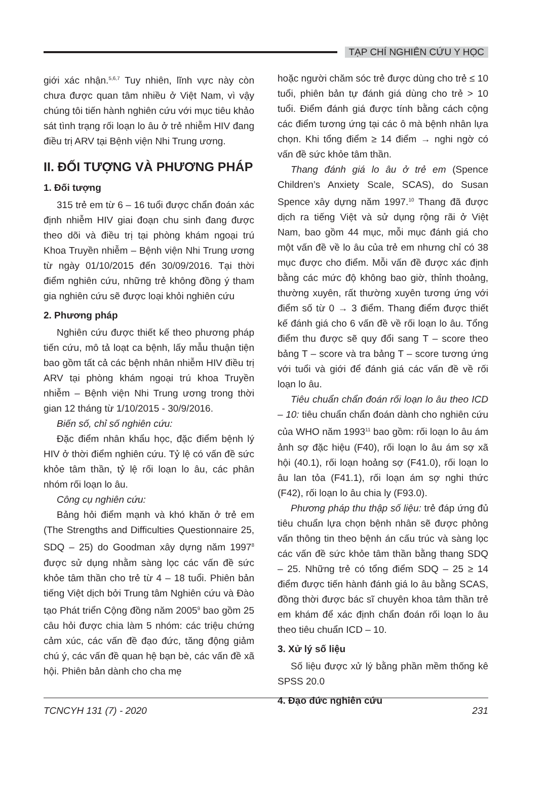TẠP CHÍ NGHIÊN CỨU Y HỌC
giới xác nhận.<sup>5,6,7</sup> Tuy nhiên, lĩnh vực này còn chưa được quan tâm nhiều ở Việt Nam, vì vậy chúng tôi tiến hành nghiên cứu với mục tiêu khảo sát tình trạng rối loạn lo âu ở trẻ nhiễm HIV đang điều trị ARV tại Bệnh viện Nhi Trung ương.
II. ĐỐI TƯỢNG VÀ PHƯƠNG PHÁP
1. Đối tượng
315 trẻ em từ 6 – 16 tuổi được chẩn đoán xác định nhiễm HIV giai đoạn chu sinh đang được theo dõi và điều trị tại phòng khám ngoại trú Khoa Truyền nhiễm – Bệnh viện Nhi Trung ương từ ngày 01/10/2015 đến 30/09/2016. Tại thời điểm nghiên cứu, những trẻ không đồng ý tham gia nghiên cứu sẽ được loại khỏi nghiên cứu
2. Phương pháp
Nghiên cứu được thiết kế theo phương pháp tiến cứu, mô tả loạt ca bệnh, lấy mẫu thuận tiện bao gồm tất cả các bệnh nhân nhiễm HIV điều trị ARV tại phòng khám ngoại trú khoa Truyền nhiễm – Bệnh viện Nhi Trung ương trong thời gian 12 tháng từ 1/10/2015 - 30/9/2016.
Biến số, chỉ số nghiên cứu:
Đặc điểm nhân khẩu học, đặc điểm bệnh lý HIV ở thời điểm nghiên cứu. Tỷ lệ có vấn đề sức khỏe tâm thần, tỷ lệ rối loạn lo âu, các phân nhóm rối loạn lo âu.
Công cụ nghiên cứu:
Bảng hỏi điểm mạnh và khó khăn ở trẻ em (The Strengths and Difficulties Questionnaire 25, SDQ – 25) do Goodman xây dựng năm 1997<sup>8</sup> được sử dụng nhằm sàng lọc các vấn đề sức khỏe tâm thần cho trẻ từ 4 – 18 tuổi. Phiên bản tiếng Việt dịch bởi Trung tâm Nghiên cứu và Đào tạo Phát triển Cộng đồng năm 2005<sup>9</sup> bao gồm 25 câu hỏi được chia làm 5 nhóm: các triệu chứng cảm xúc, các vấn đề đạo đức, tăng động giảm chú ý, các vấn đề quan hệ bạn bè, các vấn đề xã hội. Phiên bản dành cho cha mẹ
hoặc người chăm sóc trẻ được dùng cho trẻ ≤ 10 tuổi, phiên bản tự đánh giá dùng cho trẻ > 10 tuổi. Điểm đánh giá được tính bằng cách cộng các điểm tương ứng tại các ô mà bệnh nhân lựa chọn. Khi tổng điểm ≥ 14 điểm → nghi ngờ có vấn đề sức khỏe tâm thần.
Thang đánh giá lo âu ở trẻ em (Spence Children’s Anxiety Scale, SCAS), do Susan Spence xây dựng năm 1997.<sup>10</sup> Thang đã được dịch ra tiếng Việt và sử dụng rộng rãi ở Việt Nam, bao gồm 44 mục, mỗi mục đánh giá cho một vấn đề về lo âu của trẻ em nhưng chỉ có 38 mục được cho điểm. Mỗi vấn đề được xác định bằng các mức độ không bao giờ, thỉnh thoảng, thường xuyên, rất thường xuyên tương ứng với điểm số từ 0 → 3 điểm. Thang điểm được thiết kế đánh giá cho 6 vấn đề về rối loạn lo âu. Tổng điểm thu được sẽ quy đổi sang T – score theo bảng T – score và tra bảng T – score tương ứng với tuổi và giới để đánh giá các vấn đề về rối loạn lo âu.
Tiêu chuẩn chẩn đoán rối loạn lo âu theo ICD – 10: tiêu chuẩn chẩn đoán dành cho nghiên cứu của WHO năm 1993<sup>11</sup> bao gồm: rối loạn lo âu ám ảnh sợ đặc hiệu (F40), rối loạn lo âu ám sợ xã hội (40.1), rối loạn hoảng sợ (F41.0), rối loạn lo âu lan tỏa (F41.1), rối loạn ám sợ nghi thức (F42), rối loạn lo âu chia ly (F93.0).
Phương pháp thu thập số liệu: trẻ đáp ứng đủ tiêu chuẩn lựa chọn bệnh nhân sẽ được phỏng vấn thông tin theo bệnh án cấu trúc và sàng lọc các vấn đề sức khỏe tâm thần bằng thang SDQ – 25. Những trẻ có tổng điểm SDQ – 25 ≥ 14 điểm được tiến hành đánh giá lo âu bằng SCAS, đồng thời được bác sĩ chuyên khoa tâm thần trẻ em khám để xác định chẩn đoán rối loạn lo âu theo tiêu chuẩn ICD – 10.
3. Xử lý số liệu
Số liệu được xử lý bằng phần mềm thống kê SPSS 20.0
4. Đạo đức nghiên cứu
TCNCYH 131 (7) - 2020 231